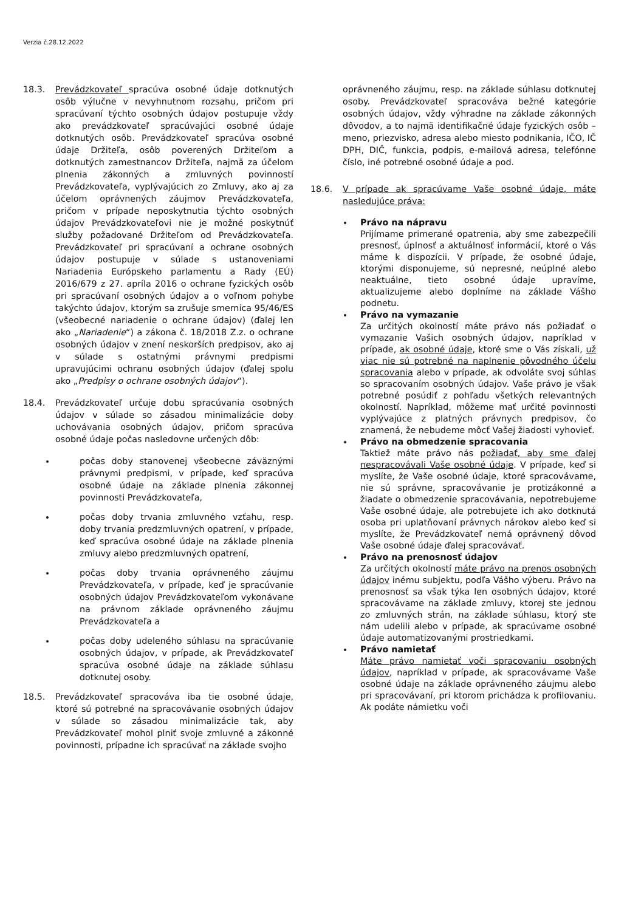Verzia č.28.12.2022
18.3. Prevádzkovateľ spracúva osobné údaje dotknutých osôb výlučne v nevyhnutnom rozsahu, pričom pri spracúvaní týchto osobných údajov postupuje vždy ako prevádzkovateľ spracúvajúci osobné údaje dotknutých osôb. Prevádzkovateľ spracúva osobné údaje Držiteľa, osôb poverených Držiteľom a dotknutých zamestnancov Držiteľa, najmä za účelom plnenia zákonných a zmluvných povinností Prevádzkovateľa, vyplývajúcich zo Zmluvy, ako aj za účelom oprávnených záujmov Prevádzkovateľa, pričom v prípade neposkytnutia týchto osobných údajov Prevádzkovateľovi nie je možné poskytnúť služby požadované Držiteľom od Prevádzkovateľa. Prevádzkovateľ pri spracúvaní a ochrane osobných údajov postupuje v súlade s ustanoveniami Nariadenia Európskeho parlamentu a Rady (EÚ) 2016/679 z 27. apríla 2016 o ochrane fyzických osôb pri spracúvaní osobných údajov a o voľnom pohybe takýchto údajov, ktorým sa zrušuje smernica 95/46/ES (všeobecné nariadenie o ochrane údajov) (ďalej len ako „Nariadenie“) a zákona č. 18/2018 Z.z. o ochrane osobných údajov v znení neskorších predpisov, ako aj v súlade s ostatnými právnymi predpismi upravujúcimi ochranu osobných údajov (ďalej spolu ako „Predpisy o ochrane osobných údajov“).
18.4. Prevádzkovateľ určuje dobu spracúvania osobných údajov v súlade so zásadou minimalizácie doby uchovávania osobných údajov, pričom spracúva osobné údaje počas nasledovne určených dôb:
počas doby stanovenej všeobecne záväznými právnymi predpismi, v prípade, keď spracúva osobné údaje na základe plnenia zákonnej povinnosti Prevádzkovateľa,
počas doby trvania zmluvného vzťahu, resp. doby trvania predzmluvných opatrení, v prípade, keď spracúva osobné údaje na základe plnenia zmluvy alebo predzmluvných opatrení,
počas doby trvania oprávneného záujmu Prevádzkovateľa, v prípade, keď je spracúvanie osobných údajov Prevádzkovateľom vykonávane na právnom základe oprávneného záujmu Prevádzkovateľa a
počas doby udeleného súhlasu na spracúvanie osobných údajov, v prípade, ak Prevádzkovateľ spracúva osobné údaje na základe súhlasu dotknutej osoby.
18.5. Prevádzkovateľ spracováva iba tie osobné údaje, ktoré sú potrebné na spracovávanie osobných údajov v súlade so zásadou minimalizácie tak, aby Prevádzkovateľ mohol plniť svoje zmluvné a zákonné povinnosti, prípadne ich spracúvať na základe svojho
oprávneného záujmu, resp. na základe súhlasu dotknutej osoby. Prevádzkovateľ spracováva bežné kategórie osobných údajov, vždy výhradne na základe zákonných dôvodov, a to najmä identifikačné údaje fyzických osôb – meno, priezvisko, adresa alebo miesto podnikania, IČO, IČ DPH, DIČ, funkcia, podpis, e-mailová adresa, telefónne číslo, iné potrebné osobné údaje a pod.
18.6. V prípade ak spracúvame Vaše osobné údaje, máte nasledujúce práva:
Právo na nápravu
Prijímame primerané opatrenia, aby sme zabezpečili presnosť, úplnosť a aktuálnosť informácií, ktoré o Vás máme k dispozícii. V prípade, že osobné údaje, ktorými disponujeme, sú nepresné, neúplné alebo neaktuálne, tieto osobné údaje upravíme, aktualizujeme alebo doplníme na základe Vášho podnetu.
Právo na vymazanie
Za určitých okolností máte právo nás požiadať o vymazanie Vašich osobných údajov, napríklad v prípade, ak osobné údaje, ktoré sme o Vás získali, už viac nie sú potrebné na naplnenie pôvodného účelu spracovania alebo v prípade, ak odvoláte svoj súhlas so spracovaním osobných údajov. Vaše právo je však potrebné posúdiť z pohľadu všetkých relevantných okolností. Napríklad, môžeme mať určité povinnosti vyplývajúce z platných právnych predpisov, čo znamená, že nebudeme môcť Vašej žiadosti vyhovieť.
Právo na obmedzenie spracovania
Taktiež máte právo nás požiadať, aby sme ďalej nespracovávali Vaše osobné údaje. V prípade, keď si myslíte, že Vaše osobné údaje, ktoré spracovávame, nie sú správne, spracovávanie je protizákonné a žiadate o obmedzenie spracovávania, nepotrebujeme Vaše osobné údaje, ale potrebujete ich ako dotknutá osoba pri uplatňovaní právnych nárokov alebo keď si myslíte, že Prevádzkovateľ nemá oprávnený dôvod Vaše osobné údaje ďalej spracovávať.
Právo na prenosnosť údajov
Za určitých okolností máte právo na prenos osobných údajov inému subjektu, podľa Vášho výberu. Právo na prenosnosť sa však týka len osobných údajov, ktoré spracovávame na základe zmluvy, ktorej ste jednou zo zmluvných strán, na základe súhlasu, ktorý ste nám udelili alebo v prípade, ak spracúvame osobné údaje automatizovanými prostriedkami.
Právo namietať
Máte právo namietať voči spracovaniu osobných údajov, napríklad v prípade, ak spracovávame Vaše osobné údaje na základe oprávneného záujmu alebo pri spracovávaní, pri ktorom prichádza k profilovaniu. Ak podáte námietku voči